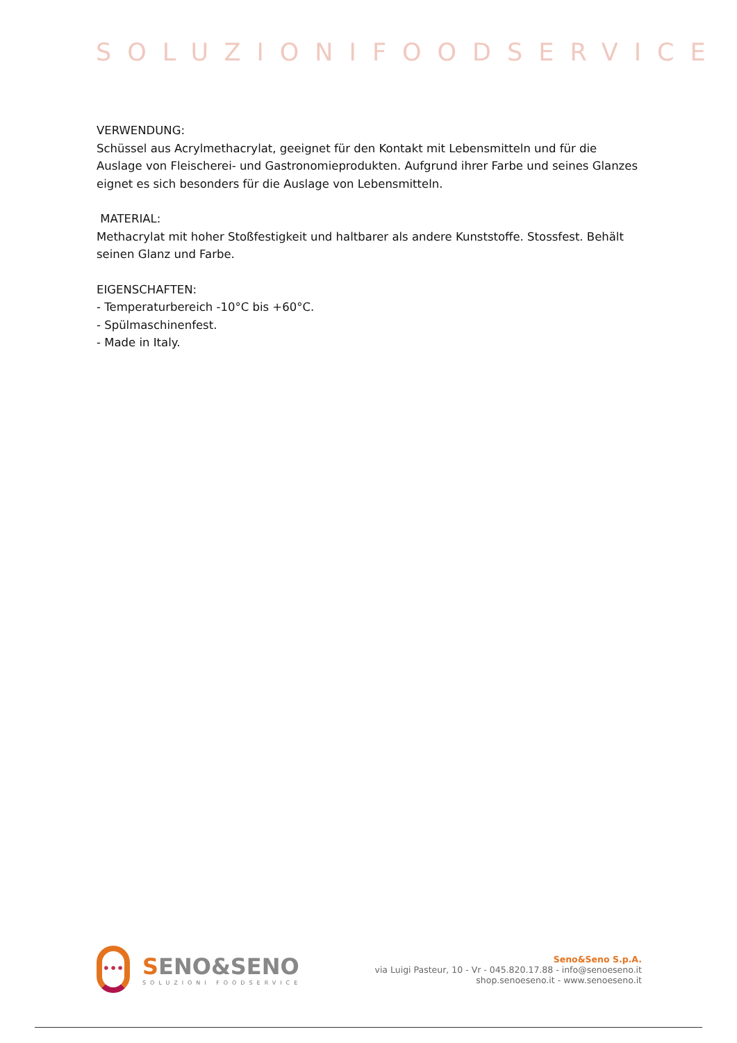SOLUZIONIFOODSERVICE
VERWENDUNG:
Schüssel aus Acrylmethacrylat, geeignet für den Kontakt mit Lebensmitteln und für die Auslage von Fleischerei- und Gastronomieprodukten. Aufgrund ihrer Farbe und seines Glanzes eignet es sich besonders für die Auslage von Lebensmitteln.
MATERIAL:
Methacrylat mit hoher Stoßfestigkeit und haltbarer als andere Kunststoffe. Stossfest. Behält seinen Glanz und Farbe.
EIGENSCHAFTEN:
- Temperaturbereich -10°C bis +60°C.
- Spülmaschinenfest.
- Made in Italy.
•••
SENO&SENO
SOLUZIONI FOODSERVICE
Seno&Seno S.p.A.
via Luigi Pasteur, 10 - Vr - 045.820.17.88 - info@senoeseno.it
shop.senoeseno.it - www.senoeseno.it